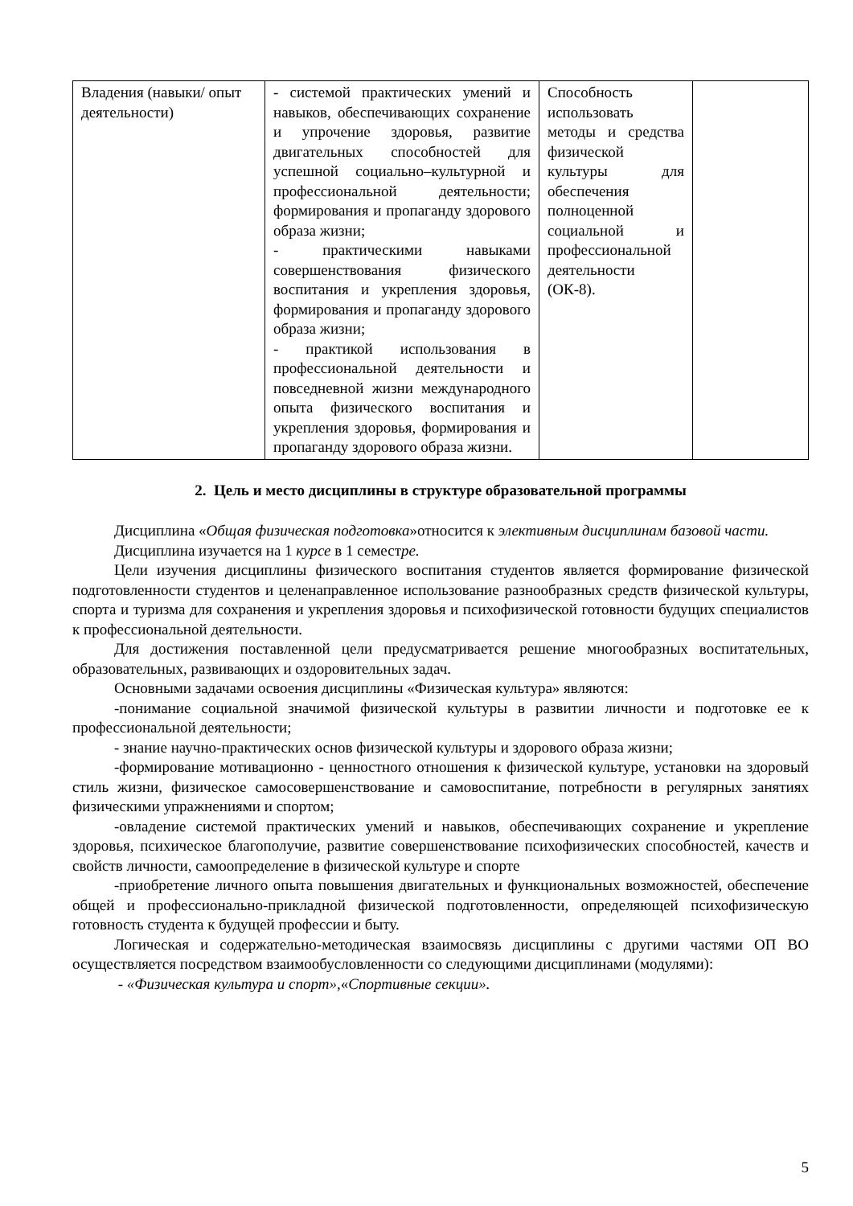| Владения (навыки/ опыт деятельности) | - системой практических умений и навыков, обеспечивающих сохранение и упрочение здоровья, развитие двигательных способностей для успешной социально–культурной и профессиональной деятельности; формирования и пропаганду здорового образа жизни; - практическими навыками совершенствования физического воспитания и укрепления здоровья, формирования и пропаганду здорового образа жизни; - практикой использования в профессиональной деятельности и повседневной жизни международного опыта физического воспитания и укрепления здоровья, формирования и пропаганду здорового образа жизни. | Способность использовать методы и средства физической культуры для обеспечения полноценной социальной и профессиональной деятельности (ОК-8). | |
2. Цель и место дисциплины в структуре образовательной программы
Дисциплина «Общая физическая подготовка»относится к элективным дисциплинам базовой части.
Дисциплина изучается на 1 курсе в 1 семестре.
Цели изучения дисциплины физического воспитания студентов является формирование физической подготовленности студентов и целенаправленное использование разнообразных средств физической культуры, спорта и туризма для сохранения и укрепления здоровья и психофизической готовности будущих специалистов к профессиональной деятельности.
Для достижения поставленной цели предусматривается решение многообразных воспитательных, образовательных, развивающих и оздоровительных задач.
Основными задачами освоения дисциплины «Физическая культура» являются:
-понимание социальной значимой физической культуры в развитии личности и подготовке ее к профессиональной деятельности;
- знание научно-практических основ физической культуры и здорового образа жизни;
-формирование мотивационно - ценностного отношения к физической культуре, установки на здоровый стиль жизни, физическое самосовершенствование и самовоспитание, потребности в регулярных занятиях физическими упражнениями и спортом;
-овладение системой практических умений и навыков, обеспечивающих сохранение и укрепление здоровья, психическое благополучие, развитие совершенствование психофизических способностей, качеств и свойств личности, самоопределение в физической культуре и спорте
-приобретение личного опыта повышения двигательных и функциональных возможностей, обеспечение общей и профессионально-прикладной физической подготовленности, определяющей психофизическую готовность студента к будущей профессии и быту.
Логическая и содержательно-методическая взаимосвязь дисциплины с другими частями ОП ВО осуществляется посредством взаимообусловленности со следующими дисциплинами (модулями):
- «Физическая культура и спорт»,«Спортивные секции».
5